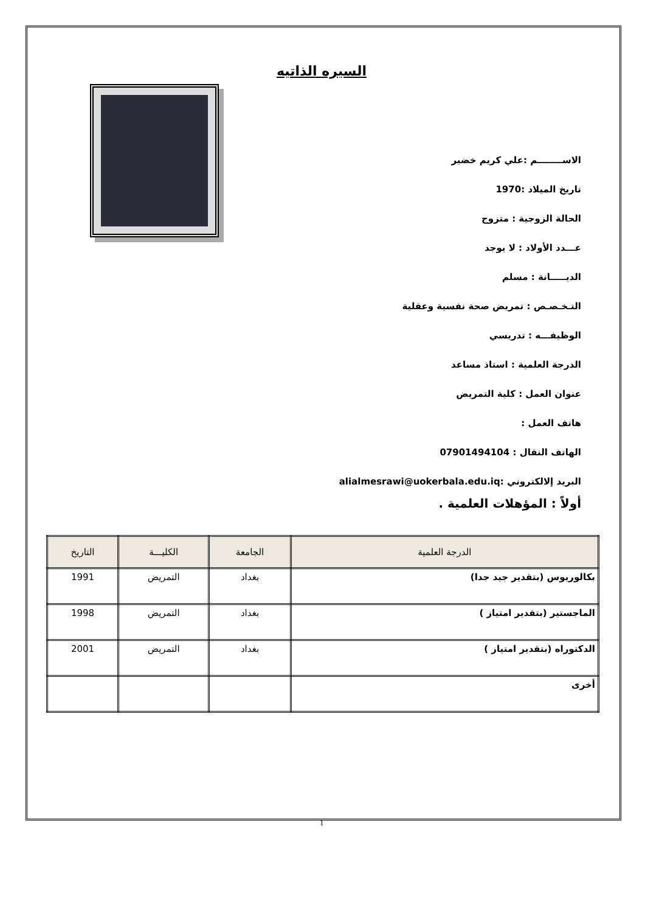السيره الذاتيه
الاســــــــم :علي كريم خضير
تاريخ الميلاد :1970
الحالة الزوجية : متزوج
عـــدد الأولاد : لا يوجد
الديـــــانة : مسلم
التـخـصـص : تمريض صحة نفسية وعقلية
الوظيفـــه : تدريسي
الدرجة العلمية : استاذ مساعد
عنوان العمل : كلية التمريض
هاتف العمل :
الهاتف النقال : 07901494104
البريد إلالكتروني :alialmesrawi@uokerbala.edu.iq
أولاً : المؤهلات العلمية .
| الدرجة العلمية | الجامعة | الكليـــة | التاريخ |
| --- | --- | --- | --- |
| بكالوريوس (بتقدير جيد جدا) | بغداد | التمريض | 1991 |
| الماجستير (بتقدير امتياز ) | بغداد | التمريض | 1998 |
| الدكتوراه (بتقدير امتياز ) | بغداد | التمريض | 2001 |
| أخرى | | | |
1